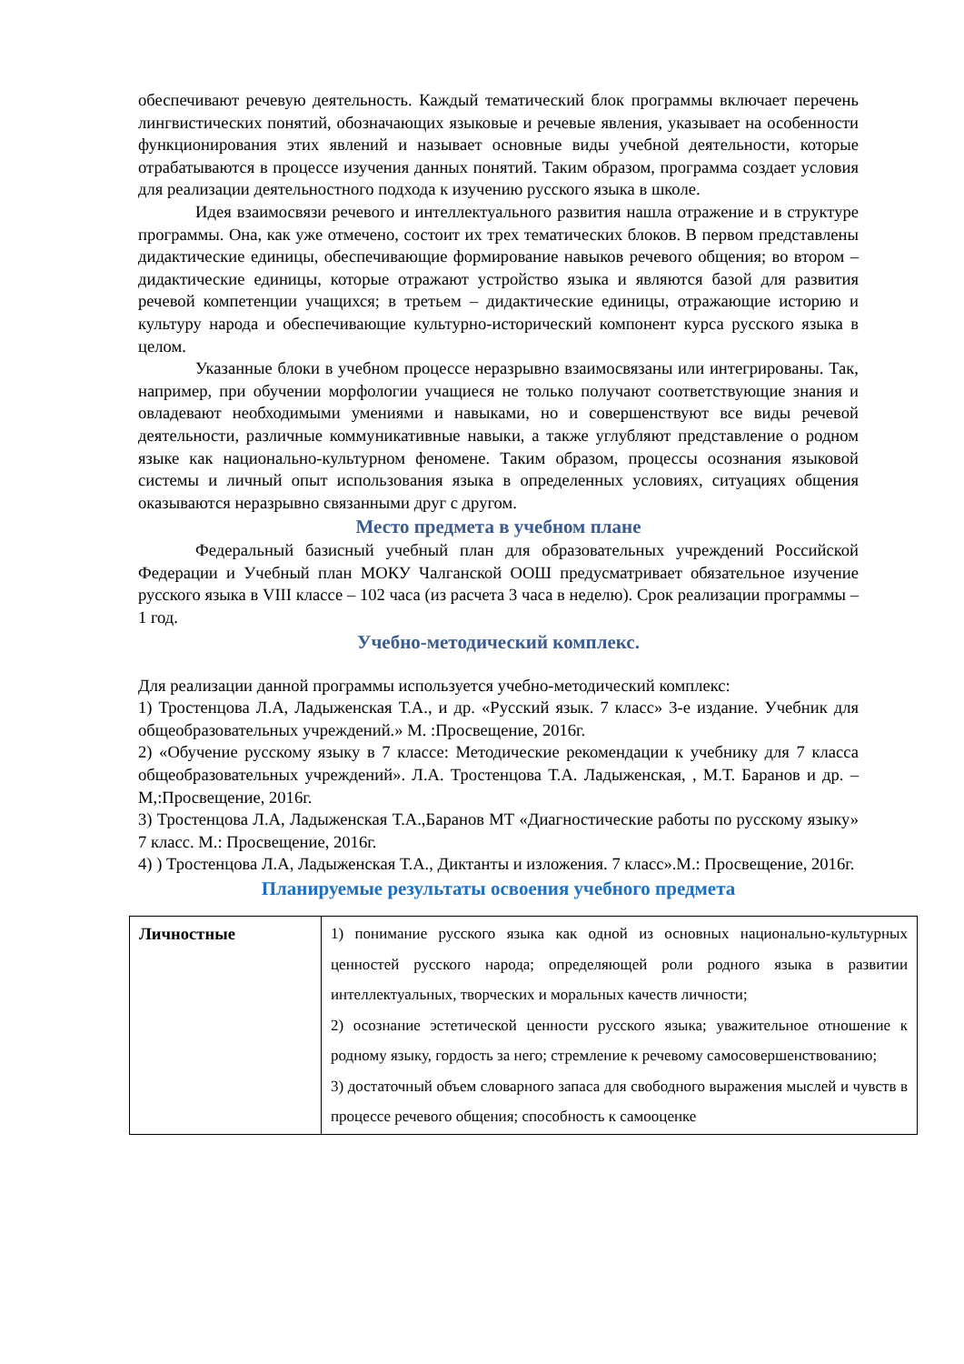обеспечивают речевую деятельность. Каждый тематический блок программы включает перечень лингвистических понятий, обозначающих языковые и речевые явления, указывает на особенности функционирования этих явлений и называет основные виды учебной деятельности, которые отрабатываются в процессе изучения данных понятий. Таким образом, программа создает условия для реализации деятельностного подхода к изучению русского языка в школе.
Идея взаимосвязи речевого и интеллектуального развития нашла отражение и в структуре программы. Она, как уже отмечено, состоит их трех тематических блоков. В первом представлены дидактические единицы, обеспечивающие формирование навыков речевого общения; во втором – дидактические единицы, которые отражают устройство языка и являются базой для развития речевой компетенции учащихся; в третьем – дидактические единицы, отражающие историю и культуру народа и обеспечивающие культурно-исторический компонент курса русского языка в целом.
Указанные блоки в учебном процессе неразрывно взаимосвязаны или интегрированы. Так, например, при обучении морфологии учащиеся не только получают соответствующие знания и овладевают необходимыми умениями и навыками, но и совершенствуют все виды речевой деятельности, различные коммуникативные навыки, а также углубляют представление о родном языке как национально-культурном феномене. Таким образом, процессы осознания языковой системы и личный опыт использования языка в определенных условиях, ситуациях общения оказываются неразрывно связанными друг с другом.
Место предмета в учебном плане
Федеральный базисный учебный план для образовательных учреждений Российской Федерации и Учебный план МОКУ Чалганской ООШ предусматривает обязательное изучение русского языка в VIII классе – 102 часа (из расчета 3 часа в неделю). Срок реализации программы – 1 год.
Учебно-методический комплекс.
Для реализации данной программы используется учебно-методический комплекс:
1) Тростенцова Л.А, Ладыженская Т.А., и др. «Русский язык. 7 класс» 3-е издание. Учебник для общеобразовательных учреждений.» М. :Просвещение, 2016г.
2) «Обучение русскому языку в 7 классе: Методические рекомендации к учебнику для 7 класса общеобразовательных учреждений». Л.А. Тростенцова Т.А. Ладыженская, , М.Т. Баранов и др. – М,:Просвещение, 2016г.
3) Тростенцова Л.А, Ладыженская Т.А.,Баранов МТ «Диагностические работы по русскому языку» 7 класс. М.: Просвещение, 2016г.
4) ) Тростенцова Л.А, Ладыженская Т.А., Диктанты и изложения. 7 класс».М.: Просвещение, 2016г.
Планируемые результаты освоения учебного предмета
| Личностные | 1) понимание русского языка как одной из основных национально-культурных ценностей русского народа; определяющей роли родного языка в развитии интеллектуальных, творческих и моральных качеств личности; 2) осознание эстетической ценности русского языка; уважительное отношение к родному языку, гордость за него; стремление к речевому самосовершенствованию; 3) достаточный объем словарного запаса для свободного выражения мыслей и чувств в процессе речевого общения; способность к самооценке |